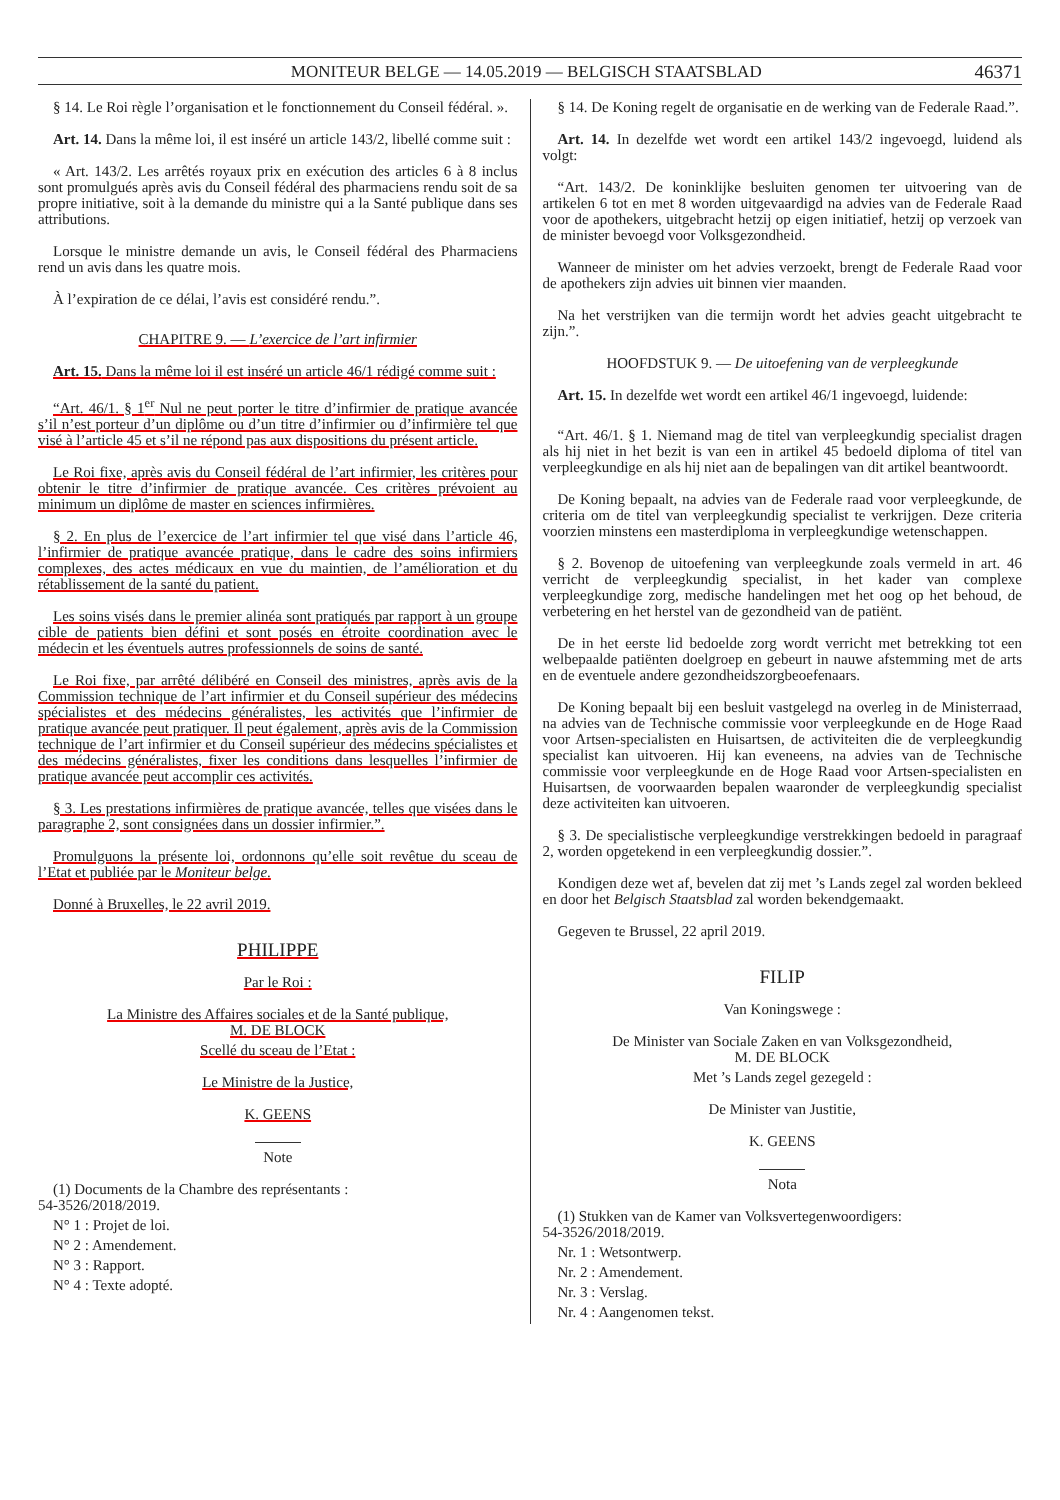MONITEUR BELGE — 14.05.2019 — BELGISCH STAATSBLAD 46371
§ 14. Le Roi règle l’organisation et le fonctionnement du Conseil fédéral. ».
Art. 14. Dans la même loi, il est inséré un article 143/2, libellé comme suit :
« Art. 143/2. Les arrêtés royaux prix en exécution des articles 6 à 8 inclus sont promulgués après avis du Conseil fédéral des pharmaciens rendu soit de sa propre initiative, soit à la demande du ministre qui a la Santé publique dans ses attributions.
Lorsque le ministre demande un avis, le Conseil fédéral des Pharmaciens rend un avis dans les quatre mois.
À l’expiration de ce délai, l’avis est considéré rendu.”.
CHAPITRE 9. — L’exercice de l’art infirmier
Art. 15. Dans la même loi il est inséré un article 46/1 rédigé comme suit :
“Art. 46/1. § 1<sup>er</sup> Nul ne peut porter le titre d’infirmier de pratique avancée s’il n’est porteur d’un diplôme ou d’un titre d’infirmier ou d’infirmière tel que visé à l’article 45 et s’il ne répond pas aux dispositions du présent article.
Le Roi fixe, après avis du Conseil fédéral de l’art infirmier, les critères pour obtenir le titre d’infirmier de pratique avancée. Ces critères prévoient au minimum un diplôme de master en sciences infirmières.
§ 2. En plus de l’exercice de l’art infirmier tel que visé dans l’article 46, l’infirmier de pratique avancée pratique, dans le cadre des soins infirmiers complexes, des actes médicaux en vue du maintien, de l’amélioration et du rétablissement de la santé du patient.
Les soins visés dans le premier alinéa sont pratiqués par rapport à un groupe cible de patients bien défini et sont posés en étroite coordination avec le médecin et les éventuels autres professionnels de soins de santé.
Le Roi fixe, par arrêté délibéré en Conseil des ministres, après avis de la Commission technique de l’art infirmier et du Conseil supérieur des médecins spécialistes et des médecins généralistes, les activités que l’infirmier de pratique avancée peut pratiquer. Il peut également, après avis de la Commission technique de l’art infirmier et du Conseil supérieur des médecins spécialistes et des médecins généralistes, fixer les conditions dans lesquelles l’infirmier de pratique avancée peut accomplir ces activités.
§ 3. Les prestations infirmières de pratique avancée, telles que visées dans le paragraphe 2, sont consignées dans un dossier infirmier.”.
Promulguons la présente loi, ordonnons qu’elle soit revêtue du sceau de l’Etat et publiée par le Moniteur belge.
Donné à Bruxelles, le 22 avril 2019.
PHILIPPE
Par le Roi :
La Ministre des Affaires sociales et de la Santé publique,
M. DE BLOCK
Scellé du sceau de l’Etat :
Le Ministre de la Justice,
K. GEENS
Note
(1) Documents de la Chambre des représentants :
54-3526/2018/2019.
N° 1 : Projet de loi.
N° 2 : Amendement.
N° 3 : Rapport.
N° 4 : Texte adopté.
§ 14. De Koning regelt de organisatie en de werking van de Federale Raad.”.
Art. 14. In dezelfde wet wordt een artikel 143/2 ingevoegd, luidend als volgt:
“Art. 143/2. De koninklijke besluiten genomen ter uitvoering van de artikelen 6 tot en met 8 worden uitgevaardigd na advies van de Federale Raad voor de apothekers, uitgebracht hetzij op eigen initiatief, hetzij op verzoek van de minister bevoegd voor Volksgezondheid.
Wanneer de minister om het advies verzoekt, brengt de Federale Raad voor de apothekers zijn advies uit binnen vier maanden.
Na het verstrijken van die termijn wordt het advies geacht uitgebracht te zijn.”.
HOOFDSTUK 9. — De uitoefening van de verpleegkunde
Art. 15. In dezelfde wet wordt een artikel 46/1 ingevoegd, luidende:
“Art. 46/1. § 1. Niemand mag de titel van verpleegkundig specialist dragen als hij niet in het bezit is van een in artikel 45 bedoeld diploma of titel van verpleegkundige en als hij niet aan de bepalingen van dit artikel beantwoordt.
De Koning bepaalt, na advies van de Federale raad voor verpleegkunde, de criteria om de titel van verpleegkundig specialist te verkrijgen. Deze criteria voorzien minstens een masterdiploma in verpleegkundige wetenschappen.
§ 2. Bovenop de uitoefening van verpleegkunde zoals vermeld in art. 46 verricht de verpleegkundig specialist, in het kader van complexe verpleegkundige zorg, medische handelingen met het oog op het behoud, de verbetering en het herstel van de gezondheid van de patiënt.
De in het eerste lid bedoelde zorg wordt verricht met betrekking tot een welbepaalde patiënten doelgroep en gebeurt in nauwe afstemming met de arts en de eventuele andere gezondheidszorgbeoefenaars.
De Koning bepaalt bij een besluit vastgelegd na overleg in de Ministerraad, na advies van de Technische commissie voor verpleegkunde en de Hoge Raad voor Artsen-specialisten en Huisartsen, de activiteiten die de verpleegkundig specialist kan uitvoeren. Hij kan eveneens, na advies van de Technische commissie voor verpleegkunde en de Hoge Raad voor Artsen-specialisten en Huisartsen, de voorwaarden bepalen waaronder de verpleegkundig specialist deze activiteiten kan uitvoeren.
§ 3. De specialistische verpleegkundige verstrekkingen bedoeld in paragraaf 2, worden opgetekend in een verpleegkundig dossier.”.
Kondigen deze wet af, bevelen dat zij met ’s Lands zegel zal worden bekleed en door het Belgisch Staatsblad zal worden bekendgemaakt.
Gegeven te Brussel, 22 april 2019.
FILIP
Van Koningswege :
De Minister van Sociale Zaken en van Volksgezondheid,
M. DE BLOCK
Met ’s Lands zegel gezegeld :
De Minister van Justitie,
K. GEENS
Nota
(1) Stukken van de Kamer van Volksvertegenwoordigers:
54-3526/2018/2019.
Nr. 1 : Wetsontwerp.
Nr. 2 : Amendement.
Nr. 3 : Verslag.
Nr. 4 : Aangenomen tekst.